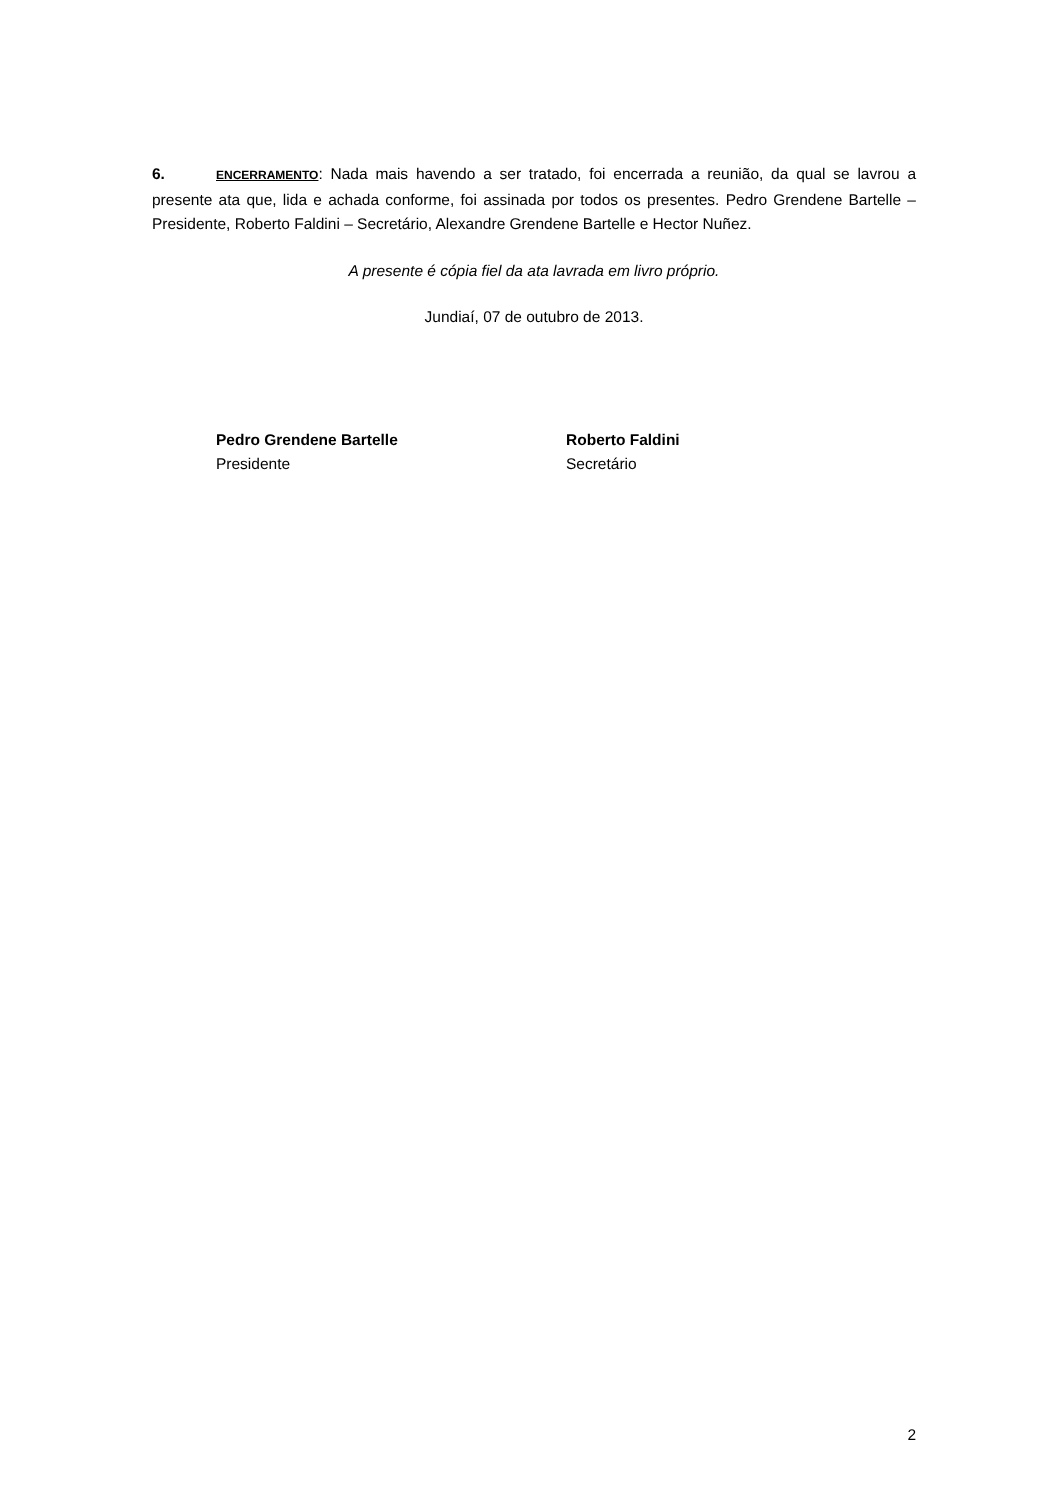6. ENCERRAMENTO: Nada mais havendo a ser tratado, foi encerrada a reunião, da qual se lavrou a presente ata que, lida e achada conforme, foi assinada por todos os presentes. Pedro Grendene Bartelle – Presidente, Roberto Faldini – Secretário, Alexandre Grendene Bartelle e Hector Nuñez.
A presente é cópia fiel da ata lavrada em livro próprio.
Jundiaí, 07 de outubro de 2013.
Pedro Grendene Bartelle
Presidente
Roberto Faldini
Secretário
2